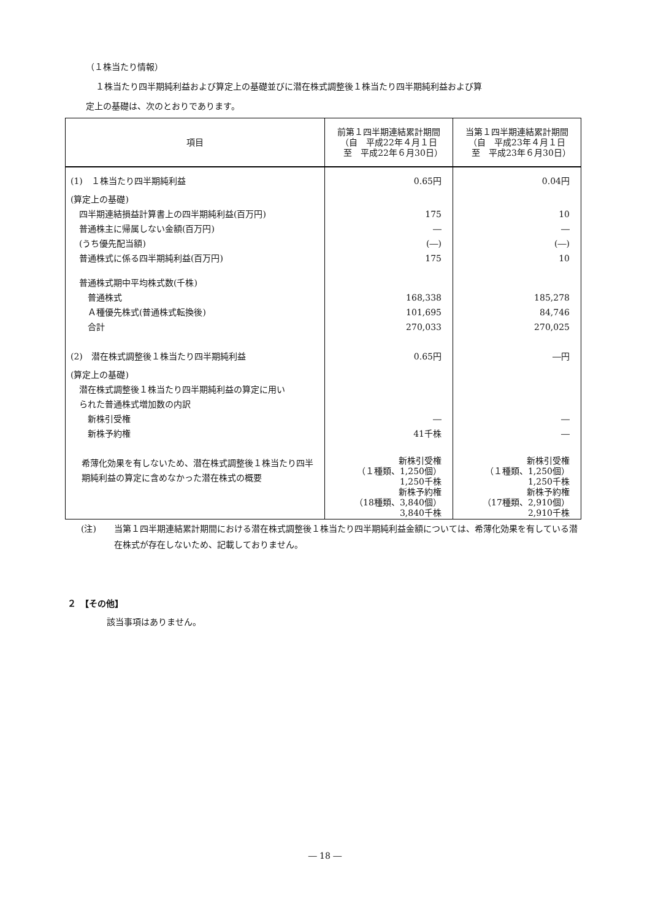（１株当たり情報）
１株当たり四半期純利益および算定上の基礎並びに潜在株式調整後１株当たり四半期純利益および算
定上の基礎は、次のとおりであります。
| 項目 | 前第１四半期連結累計期間 （自 平成22年４月１日 至 平成22年６月30日） | 当第１四半期連結累計期間 （自 平成23年４月１日 至 平成23年６月30日） |
| --- | --- | --- |
| (1) １株当たり四半期純利益 (算定上の基礎) 四半期連結損益計算書上の四半期純利益(百万円) 普通株主に帰属しない金額(百万円) (うち優先配当額) 普通株式に係る四半期純利益(百万円) 普通株式期中平均株式数(千株) 普通株式 Ａ種優先株式(普通株式転換後) 合計 (2) 潜在株式調整後１株当たり四半期純利益 (算定上の基礎) 潜在株式調整後１株当たり四半期純利益の算定に用い られた普通株式増加数の内訳 新株引受権 新株予約権 | 0.65円 175 ― (―) 175 168,338 101,695 270,033 0.65円 ― 41千株 | 0.04円 10 ― (―) 10 185,278 84,746 270,025 ―円 ― ― |
| 希薄化効果を有しないため、潜在株式調整後１株当たり四半期純利益の算定に含めなかった潜在株式の概要 | 新株引受権 （１種類、1,250個） 1,250千株 新株予約権 （18種類、3,840個） 3,840千株 | 新株引受権 （１種類、1,250個） 1,250千株 新株予約権 （17種類、2,910個） 2,910千株 |
(注) 当第１四半期連結累計期間における潜在株式調整後１株当たり四半期純利益金額については、希薄化効果を有している潜在株式が存在しないため、記載しておりません。
２　【その他】
該当事項はありません。
― 18 ―